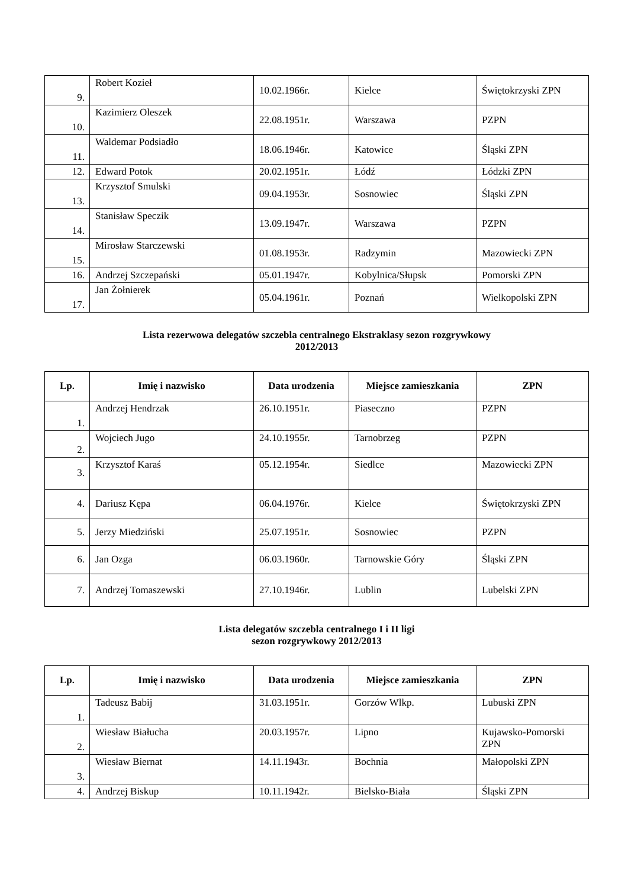| 9. | Robert Kozieł | 10.02.1966r. | Kielce | Świętokrzyski ZPN |
| 10. | Kazimierz Oleszek | 22.08.1951r. | Warszawa | PZPN |
| 11. | Waldemar Podsiadło | 18.06.1946r. | Katowice | Śląski ZPN |
| 12. | Edward Potok | 20.02.1951r. | Łódź | Łódzki ZPN |
| 13. | Krzysztof Smulski | 09.04.1953r. | Sosnowiec | Śląski ZPN |
| 14. | Stanisław Speczik | 13.09.1947r. | Warszawa | PZPN |
| 15. | Mirosław Starczewski | 01.08.1953r. | Radzymin | Mazowiecki ZPN |
| 16. | Andrzej Szczepański | 05.01.1947r. | Kobylnica/Słupsk | Pomorski ZPN |
| 17. | Jan Żołnierek | 05.04.1961r. | Poznań | Wielkopolski ZPN |
Lista rezerwowa delegatów szczebla centralnego Ekstraklasy sezon rozgrywkowy
2012/2013
| Lp. | Imię i nazwisko | Data urodzenia | Miejsce zamieszkania | ZPN |
| --- | --- | --- | --- | --- |
| 1. | Andrzej Hendrzak | 26.10.1951r. | Piaseczno | PZPN |
| 2. | Wojciech Jugo | 24.10.1955r. | Tarnobrzeg | PZPN |
| 3. | Krzysztof Karaś | 05.12.1954r. | Siedlce | Mazowiecki ZPN |
| 4. | Dariusz Kępa | 06.04.1976r. | Kielce | Świętokrzyski ZPN |
| 5. | Jerzy Miedziński | 25.07.1951r. | Sosnowiec | PZPN |
| 6. | Jan Ozga | 06.03.1960r. | Tarnowskie Góry | Śląski ZPN |
| 7. | Andrzej Tomaszewski | 27.10.1946r. | Lublin | Lubelski ZPN |
Lista delegatów szczebla centralnego I i II ligi
sezon rozgrywkowy 2012/2013
| Lp. | Imię i nazwisko | Data urodzenia | Miejsce zamieszkania | ZPN |
| --- | --- | --- | --- | --- |
| 1. | Tadeusz Babij | 31.03.1951r. | Gorzów Wlkp. | Lubuski ZPN |
| 2. | Wiesław Białucha | 20.03.1957r. | Lipno | Kujawsko-Pomorski ZPN |
| 3. | Wiesław Biernat | 14.11.1943r. | Bochnia | Małopolski ZPN |
| 4. | Andrzej Biskup | 10.11.1942r. | Bielsko-Biała | Śląski ZPN |